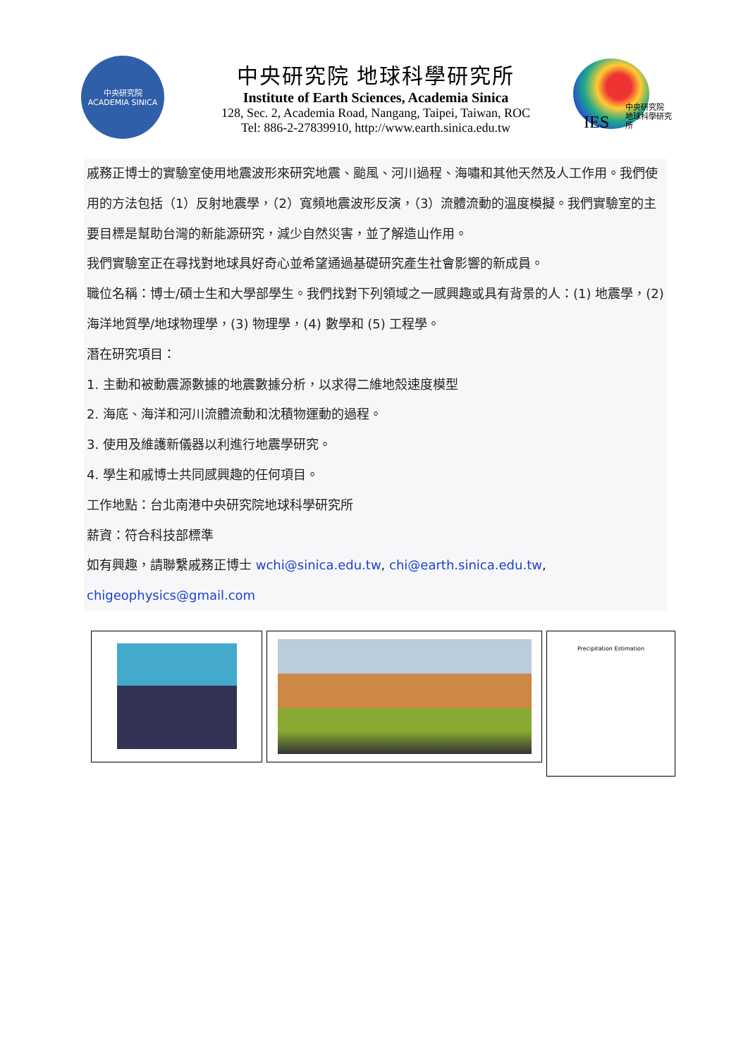中央研究院
ACADEMIA SINICA
中央研究院 地球科學研究所
Institute of Earth Sciences, Academia Sinica
128, Sec. 2, Academia Road, Nangang, Taipei, Taiwan, ROC
Tel: 886-2-27839910, http://www.earth.sinica.edu.tw
IES 中央研究院
地球科學研究所
戚務正博士的實驗室使用地震波形來研究地震、颱風、河川過程、海嘯和其他天然及人工作用。我們使用的方法包括（1）反射地震學，（2）寬頻地震波形反演，（3）流體流動的溫度模擬。我們實驗室的主要目標是幫助台灣的新能源研究，減少自然災害，並了解造山作用。
我們實驗室正在尋找對地球具好奇心並希望通過基礎研究產生社會影響的新成員。
職位名稱：博士/碩士生和大學部學生。我們找對下列領域之一感興趣或具有背景的人：(1) 地震學，(2) 海洋地質學/地球物理學，(3) 物理學，(4) 數學和 (5) 工程學。
潛在研究項目：
1. 主動和被動震源數據的地震數據分析，以求得二維地殼速度模型
2. 海底、海洋和河川流體流動和沈積物運動的過程。
3. 使用及維護新儀器以利進行地震學研究。
4. 學生和戚博士共同感興趣的任何項目。
工作地點：台北南港中央研究院地球科學研究所
薪資：符合科技部標準
如有興趣，請聯繫戚務正博士 wchi@sinica.edu.tw, chi@earth.sinica.edu.tw, chigeophysics@gmail.com
Precipitation Estimation